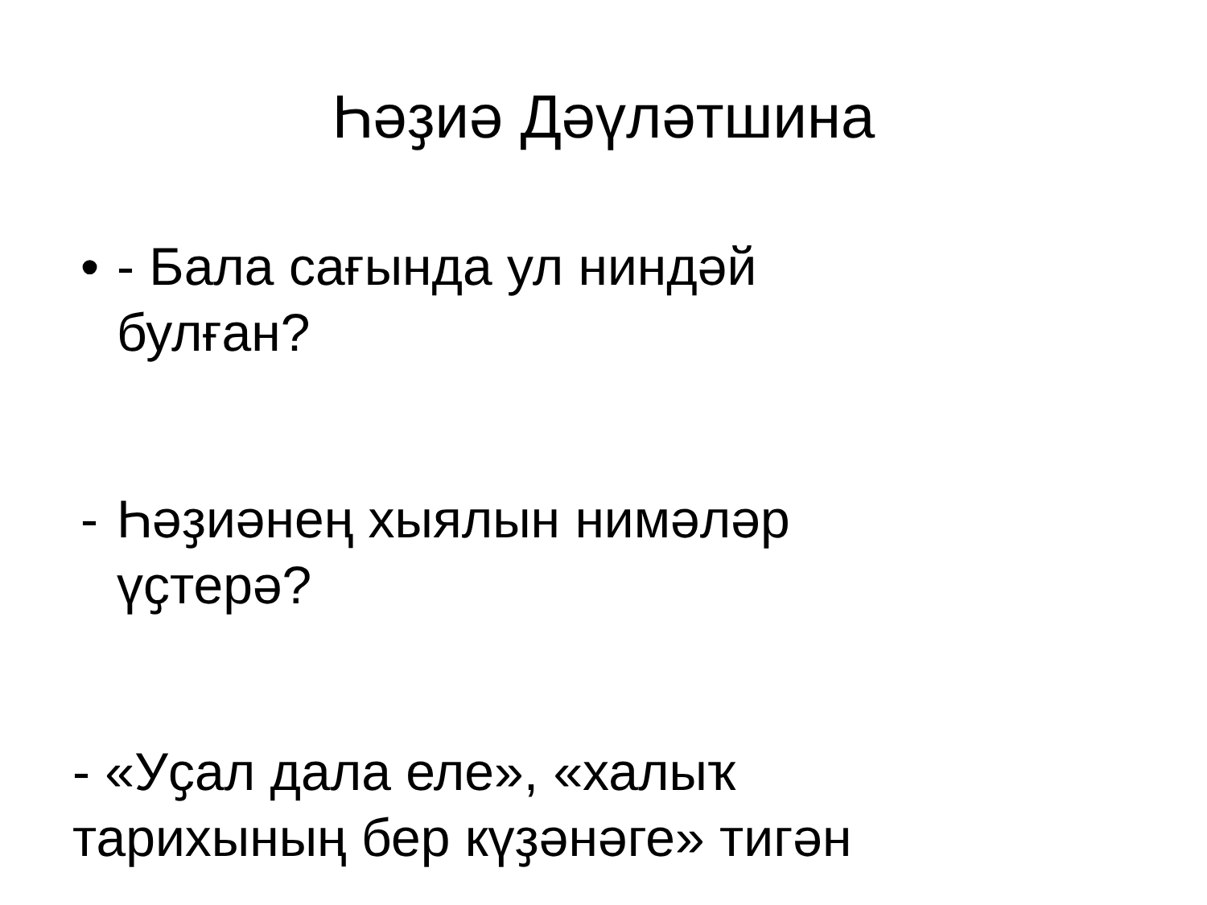Һәҙиә Дәүләтшина
• - Бала сағында ул ниндәй
булған?
- Һәҙиәнең хыялын нимәләр
үҫтерә?
- «Уҫал дала еле», «халыҡ
тарихының бер күҙәнәге» тигән